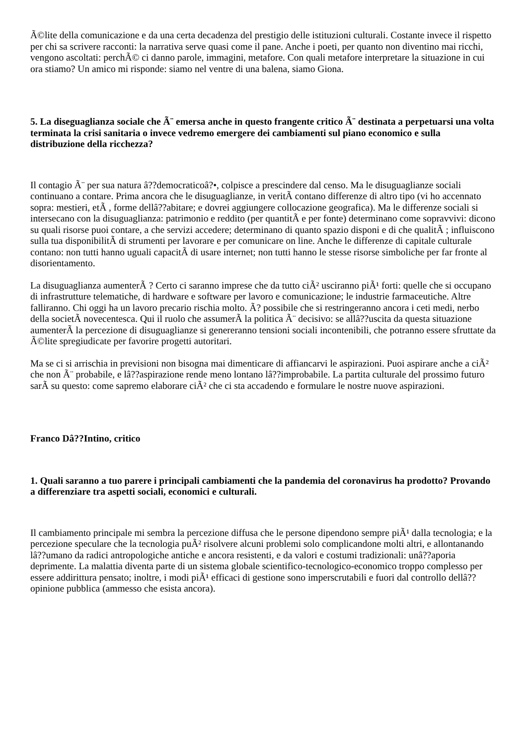Ã©lite della comunicazione e da una certa decadenza del prestigio delle istituzioni culturali. Costante invece il rispetto per chi sa scrivere racconti: la narrativa serve quasi come il pane. Anche i poeti, per quanto non diventino mai ricchi, vengono ascoltati: perchÃ© ci danno parole, immagini, metafore. Con quali metafore interpretare la situazione in cui ora stiamo? Un amico mi risponde: siamo nel ventre di una balena, siamo Giona.
5. La diseguaglianza sociale che Ã¨ emersa anche in questo frangente critico Ã¨ destinata a perpetuarsi una volta terminata la crisi sanitaria o invece vedremo emergere dei cambiamenti sul piano economico e sulla distribuzione della ricchezza?
Il contagio Ã¨ per sua natura â??democraticoâ?•, colpisce a prescindere dal censo. Ma le disuguaglianze sociali continuano a contare. Prima ancora che le disuguaglianze, in veritÃ contano differenze di altro tipo (vi ho accennato sopra: mestieri, etÃ , forme dellâ??abitare; e dovrei aggiungere collocazione geografica). Ma le differenze sociali si intersecano con la disuguaglianza: patrimonio e reddito (per quantitÃ e per fonte) determinano come sopravvivi: dicono su quali risorse puoi contare, a che servizi accedere; determinano di quanto spazio disponi e di che qualitÃ ; influiscono sulla tua disponibilitÃ di strumenti per lavorare e per comunicare on line. Anche le differenze di capitale culturale contano: non tutti hanno uguali capacitÃ di usare internet; non tutti hanno le stesse risorse simboliche per far fronte al disorientamento.
La disuguaglianza aumenterÃ ? Certo ci saranno imprese che da tutto ciÃ² usciranno piÃ¹ forti: quelle che si occupano di infrastrutture telematiche, di hardware e software per lavoro e comunicazione; le industrie farmaceutiche. Altre falliranno. Chi oggi ha un lavoro precario rischia molto. Ã? possibile che si restringeranno ancora i ceti medi, nerbo della societÃ novecentesca. Qui il ruolo che assumerÃ la politica Ã¨ decisivo: se allâ??uscita da questa situazione aumenterÃ la percezione di disuguaglianze si genereranno tensioni sociali incontenibili, che potranno essere sfruttate da Ã©lite spregiudicate per favorire progetti autoritari.
Ma se ci si arrischia in previsioni non bisogna mai dimenticare di affiancarvi le aspirazioni. Puoi aspirare anche a ciÃ² che non Ã¨ probabile, e lâ??aspirazione rende meno lontano lâ??improbabile. La partita culturale del prossimo futuro sarÃ su questo: come sapremo elaborare ciÃ² che ci sta accadendo e formulare le nostre nuove aspirazioni.
Franco Dâ??Intino, critico
1. Quali saranno a tuo parere i principali cambiamenti che la pandemia del coronavirus ha prodotto? Provando a differenziare tra aspetti sociali, economici e culturali.
Il cambiamento principale mi sembra la percezione diffusa che le persone dipendono sempre piÃ¹ dalla tecnologia; e la percezione speculare che la tecnologia puÃ² risolvere alcuni problemi solo complicandone molti altri, e allontanando lâ??umano da radici antropologiche antiche e ancora resistenti, e da valori e costumi tradizionali: unâ??aporia deprimente. La malattia diventa parte di un sistema globale scientifico-tecnologico-economico troppo complesso per essere addirittura pensato; inoltre, i modi piÃ¹ efficaci di gestione sono imperscrutabili e fuori dal controllo dellâ??opinione pubblica (ammesso che esista ancora).